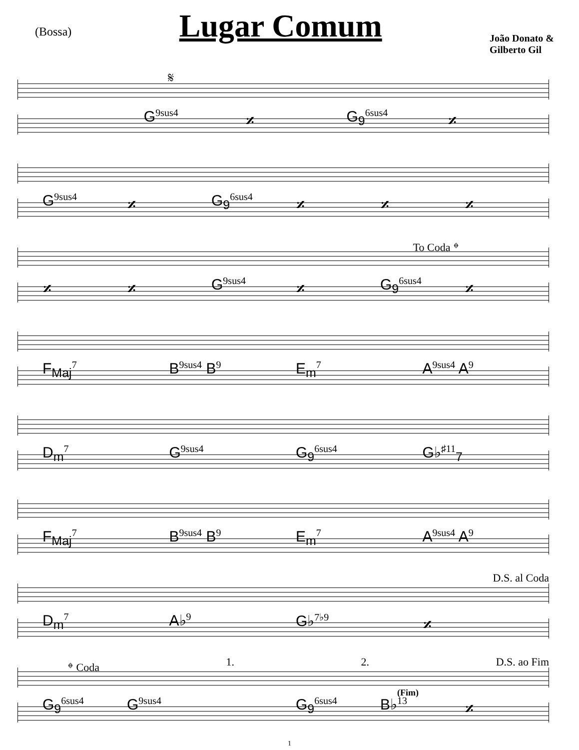(Bossa)
Lugar Comum
João Donato &
Gilberto Gil
𝄋
G<sup>9sus4</sup> 𝄎 G<sub>9</sub><sup>6sus4</sup> 𝄎
G<sup>9sus4</sup> 𝄎 G<sub>9</sub><sup>6sus4</sup> 𝄎 𝄎 𝄎
To Coda 𝄌
𝄎 𝄎 G<sup>9sus4</sup> 𝄎 G<sub>9</sub><sup>6sus4</sup> 𝄎
F<sub>Maj</sub><sup>7</sup> B<sup>9sus4</sup> B<sup>9</sup> E<sub>m</sub><sup>7</sup> A<sup>9sus4</sup> A<sup>9</sup>
D<sub>m</sub><sup>7</sup> G<sup>9sus4</sup> G<sub>9</sub><sup>6sus4</sup> G♭<sup>♯11</sup><sub>7</sub>
F<sub>Maj</sub><sup>7</sup> B<sup>9sus4</sup> B<sup>9</sup> E<sub>m</sub><sup>7</sup> A<sup>9sus4</sup> A<sup>9</sup>
D.S. al Coda
D<sub>m</sub><sup>7</sup> A♭<sup>9</sup> G♭<sup>7♭9</sup> 𝄎
𝄌 Coda 1. 2. D.S. ao Fim
(Fim)
G<sub>9</sub><sup>6sus4</sup> G<sup>9sus4</sup> G<sub>9</sub><sup>6sus4</sup> B♭<sup>13</sup> 𝄎
1